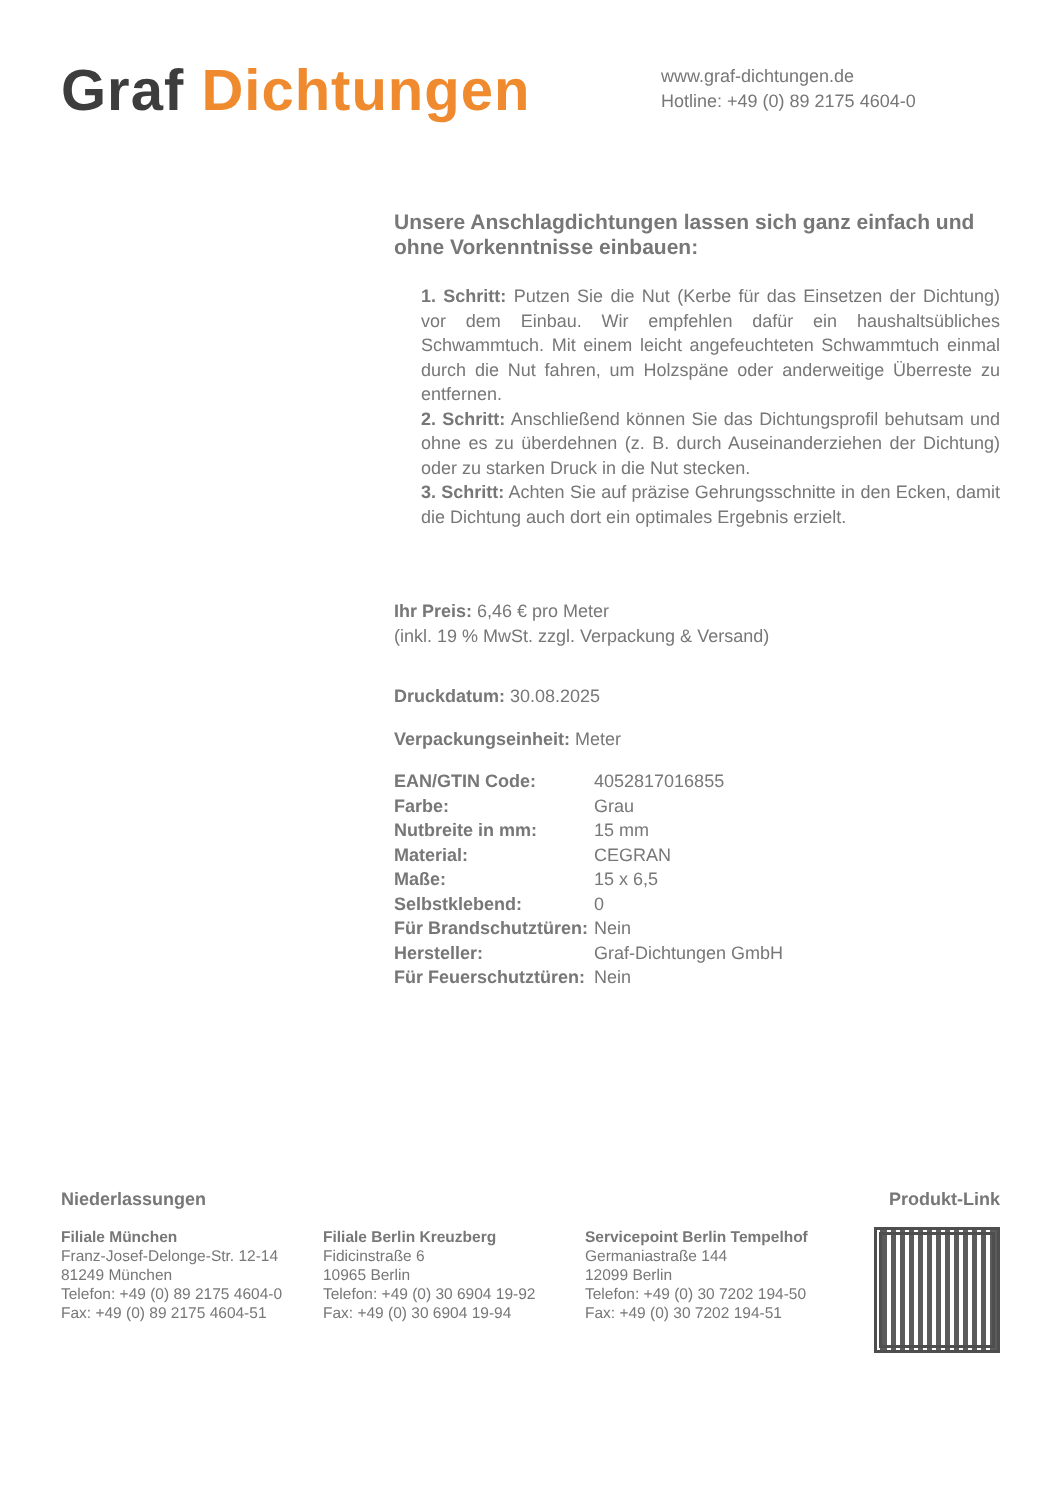Graf Dichtungen
www.graf-dichtungen.de
Hotline: +49 (0) 89 2175 4604-0
Unsere Anschlagdichtungen lassen sich ganz einfach und ohne Vorkenntnisse einbauen:
1. Schritt: Putzen Sie die Nut (Kerbe für das Einsetzen der Dichtung) vor dem Einbau. Wir empfehlen dafür ein haushaltsübliches Schwammtuch. Mit einem leicht angefeuchteten Schwammtuch einmal durch die Nut fahren, um Holzspäne oder anderweitige Überreste zu entfernen.
2. Schritt: Anschließend können Sie das Dichtungsprofil behutsam und ohne es zu überdehnen (z. B. durch Auseinanderziehen der Dichtung) oder zu starken Druck in die Nut stecken.
3. Schritt: Achten Sie auf präzise Gehrungsschnitte in den Ecken, damit die Dichtung auch dort ein optimales Ergebnis erzielt.
Ihr Preis: 6,46 € pro Meter
(inkl. 19 % MwSt. zzgl. Verpackung & Versand)
Druckdatum: 30.08.2025
Verpackungseinheit: Meter
| EAN/GTIN Code: | 4052817016855 |
| Farbe: | Grau |
| Nutbreite in mm: | 15 mm |
| Material: | CEGRAN |
| Maße: | 15 x 6,5 |
| Selbstklebend: | 0 |
| Für Brandschutztüren: | Nein |
| Hersteller: | Graf-Dichtungen GmbH |
| Für Feuerschutztüren: | Nein |
Niederlassungen Produkt-Link
Filiale München
Franz-Josef-Delonge-Str. 12-14
81249 München
Telefon: +49 (0) 89 2175 4604-0
Fax: +49 (0) 89 2175 4604-51
Filiale Berlin Kreuzberg
Fidicinstraße 6
10965 Berlin
Telefon: +49 (0) 30 6904 19-92
Fax: +49 (0) 30 6904 19-94
Servicepoint Berlin Tempelhof
Germaniastraße 144
12099 Berlin
Telefon: +49 (0) 30 7202 194-50
Fax: +49 (0) 30 7202 194-51